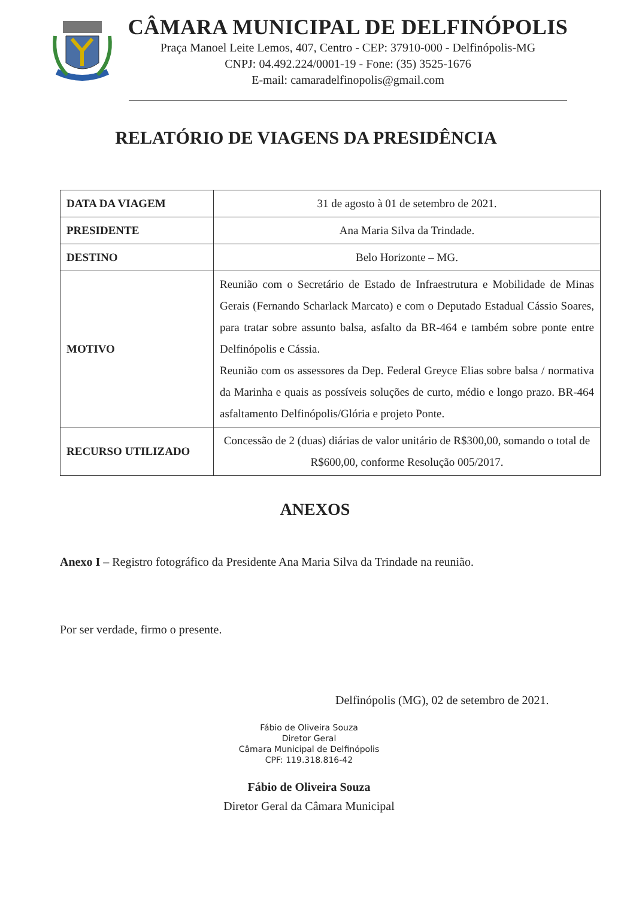CÂMARA MUNICIPAL DE DELFINÓPOLIS
Praça Manoel Leite Lemos, 407, Centro - CEP: 37910-000 - Delfinópolis-MG
CNPJ: 04.492.224/0001-19 - Fone: (35) 3525-1676
E-mail: camaradelfinopolis@gmail.com
RELATÓRIO DE VIAGENS DA PRESIDÊNCIA
| DATA DA VIAGEM | 31 de agosto à 01 de setembro de 2021. |
| PRESIDENTE | Ana Maria Silva da Trindade. |
| DESTINO | Belo Horizonte – MG. |
| MOTIVO | Reunião com o Secretário de Estado de Infraestrutura e Mobilidade de Minas Gerais (Fernando Scharlack Marcato) e com o Deputado Estadual Cássio Soares, para tratar sobre assunto balsa, asfalto da BR-464 e também sobre ponte entre Delfinópolis e Cássia. Reunião com os assessores da Dep. Federal Greyce Elias sobre balsa / normativa da Marinha e quais as possíveis soluções de curto, médio e longo prazo. BR-464 asfaltamento Delfinópolis/Glória e projeto Ponte. |
| RECURSO UTILIZADO | Concessão de 2 (duas) diárias de valor unitário de R$300,00, somando o total de R$600,00, conforme Resolução 005/2017. |
ANEXOS
Anexo I – Registro fotográfico da Presidente Ana Maria Silva da Trindade na reunião.
Por ser verdade, firmo o presente.
Delfinópolis (MG), 02 de setembro de 2021.
Fábio de Oliveira Souza
Diretor Geral
Câmara Municipal de Delfinópolis
CPF: 119.318.816-42
Fábio de Oliveira Souza
Diretor Geral da Câmara Municipal